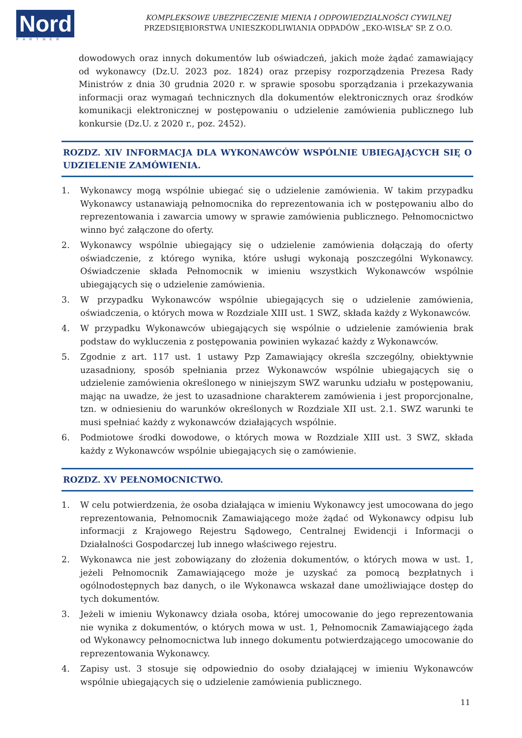Nord
PARTNER
KOMPLEKSOWE UBEZPIECZENIE MIENIA I ODPOWIEDZIALNOŚCI CYWILNEJ
PRZEDSIĘBIORSTWA UNIESZKODLIWIANIA ODPADÓW „EKO-WISŁA” SP. Z O.O.
dowodowych oraz innych dokumentów lub oświadczeń, jakich może żądać zamawiający od wykonawcy (Dz.U. 2023 poz. 1824) oraz przepisy rozporządzenia Prezesa Rady Ministrów z dnia 30 grudnia 2020 r. w sprawie sposobu sporządzania i przekazywania informacji oraz wymagań technicznych dla dokumentów elektronicznych oraz środków komunikacji elektronicznej w postępowaniu o udzielenie zamówienia publicznego lub konkursie (Dz.U. z 2020 r., poz. 2452).
ROZDZ. XIV INFORMACJA DLA WYKONAWCÓW WSPÓLNIE UBIEGAJĄCYCH SIĘ O UDZIELENIE ZAMÓWIENIA.
1. Wykonawcy mogą wspólnie ubiegać się o udzielenie zamówienia. W takim przypadku Wykonawcy ustanawiają pełnomocnika do reprezentowania ich w postępowaniu albo do reprezentowania i zawarcia umowy w sprawie zamówienia publicznego. Pełnomocnictwo winno być załączone do oferty.
2. Wykonawcy wspólnie ubiegający się o udzielenie zamówienia dołączają do oferty oświadczenie, z którego wynika, które usługi wykonają poszczególni Wykonawcy. Oświadczenie składa Pełnomocnik w imieniu wszystkich Wykonawców wspólnie ubiegających się o udzielenie zamówienia.
3. W przypadku Wykonawców wspólnie ubiegających się o udzielenie zamówienia, oświadczenia, o których mowa w Rozdziale XIII ust. 1 SWZ, składa każdy z Wykonawców.
4. W przypadku Wykonawców ubiegających się wspólnie o udzielenie zamówienia brak podstaw do wykluczenia z postępowania powinien wykazać każdy z Wykonawców.
5. Zgodnie z art. 117 ust. 1 ustawy Pzp Zamawiający określa szczególny, obiektywnie uzasadniony, sposób spełniania przez Wykonawców wspólnie ubiegających się o udzielenie zamówienia określonego w niniejszym SWZ warunku udziału w postępowaniu, mając na uwadze, że jest to uzasadnione charakterem zamówienia i jest proporcjonalne, tzn. w odniesieniu do warunków określonych w Rozdziale XII ust. 2.1. SWZ warunki te musi spełniać każdy z wykonawców działających wspólnie.
6. Podmiotowe środki dowodowe, o których mowa w Rozdziale XIII ust. 3 SWZ, składa każdy z Wykonawców wspólnie ubiegających się o zamówienie.
ROZDZ. XV PEŁNOMOCNICTWO.
1. W celu potwierdzenia, że osoba działająca w imieniu Wykonawcy jest umocowana do jego reprezentowania, Pełnomocnik Zamawiającego może żądać od Wykonawcy odpisu lub informacji z Krajowego Rejestru Sądowego, Centralnej Ewidencji i Informacji o Działalności Gospodarczej lub innego właściwego rejestru.
2. Wykonawca nie jest zobowiązany do złożenia dokumentów, o których mowa w ust. 1, jeżeli Pełnomocnik Zamawiającego może je uzyskać za pomocą bezpłatnych i ogólnodostępnych baz danych, o ile Wykonawca wskazał dane umożliwiające dostęp do tych dokumentów.
3. Jeżeli w imieniu Wykonawcy działa osoba, której umocowanie do jego reprezentowania nie wynika z dokumentów, o których mowa w ust. 1, Pełnomocnik Zamawiającego żąda od Wykonawcy pełnomocnictwa lub innego dokumentu potwierdzającego umocowanie do reprezentowania Wykonawcy.
4. Zapisy ust. 3 stosuje się odpowiednio do osoby działającej w imieniu Wykonawców wspólnie ubiegających się o udzielenie zamówienia publicznego.
11